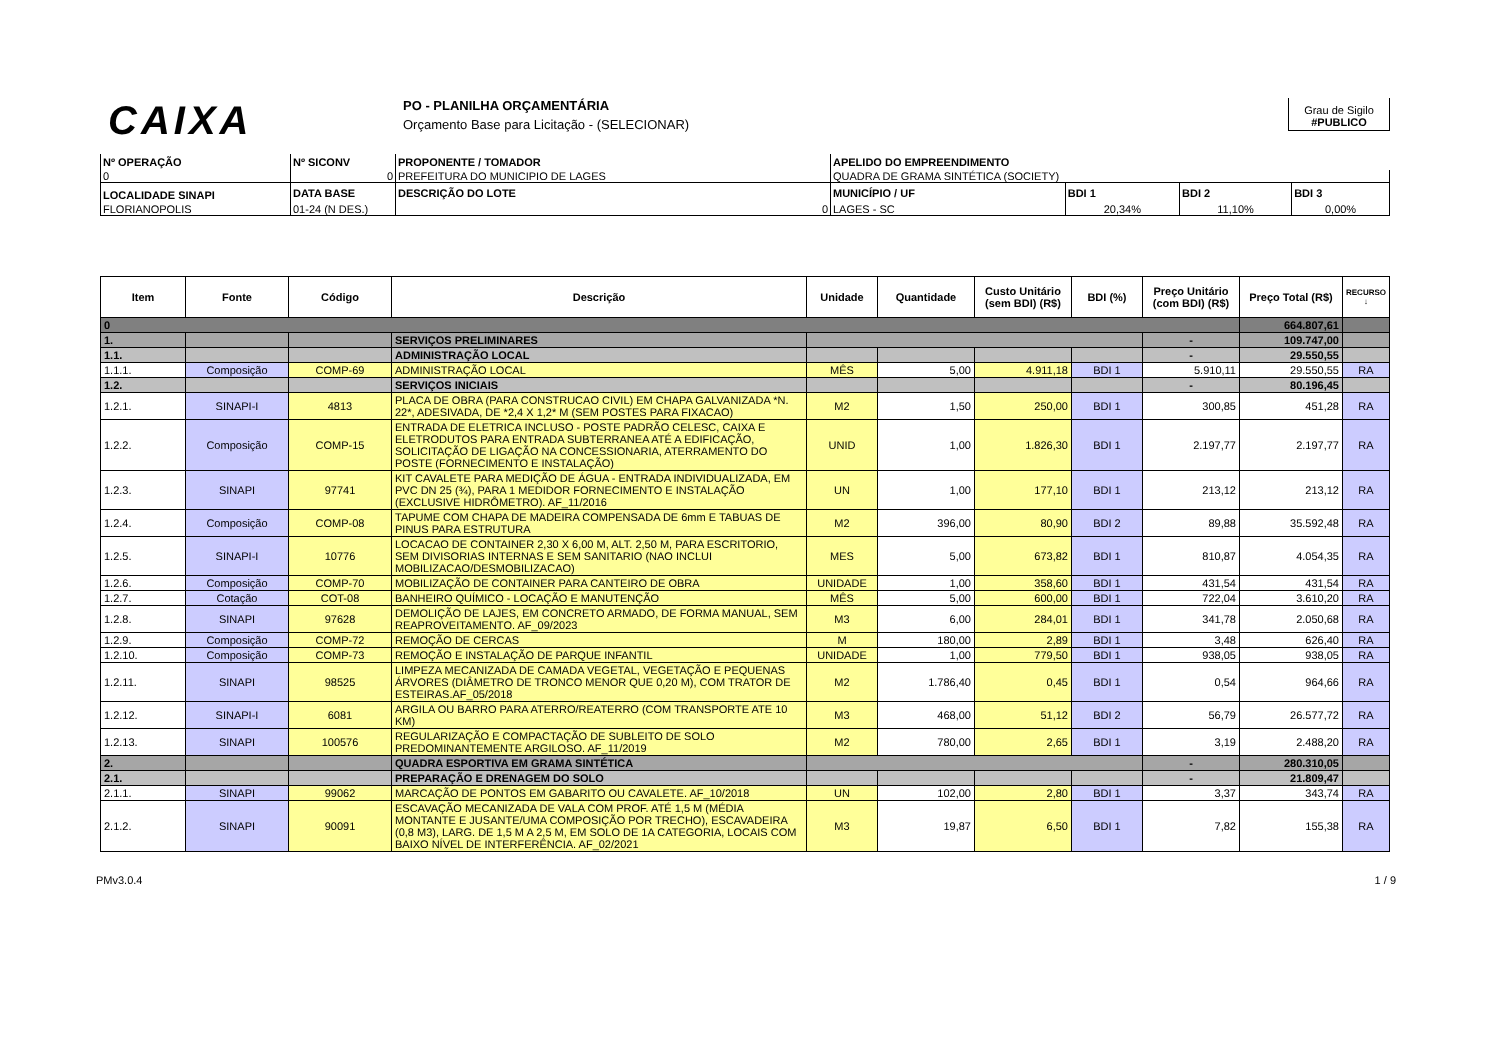CAIXA
PO - PLANILHA ORÇAMENTÁRIA
Orçamento Base para Licitação - (SELECIONAR)
Grau de Sigilo
#PUBLICO
| Nº OPERAÇÃO | Nº SICONV | PROPONENTE / TOMADOR | APELIDO DO EMPREENDIMENTO | | | |
| --- | --- | --- | --- | --- | --- | --- |
| 0 | 0 | PREFEITURA DO MUNICIPIO DE LAGES | QUADRA DE GRAMA SINTÉTICA (SOCIETY) | | | |
| LOCALIDADE SINAPI | DATA BASE | DESCRIÇÃO DO LOTE | MUNICÍPIO / UF | BDI 1 | BDI 2 | BDI 3 |
| FLORIANOPOLIS | 01-24 (N DES.) | 0 | LAGES - SC | 20,34% | 11,10% | 0,00% |
| Item | Fonte | Código | Descrição | Unidade | Quantidade | Custo Unitário (sem BDI) (R$) | BDI (%) | Preço Unitário (com BDI) (R$) | Preço Total (R$) | RECURSO ↓ |
| --- | --- | --- | --- | --- | --- | --- | --- | --- | --- | --- |
| 0 | | | | | | | | | 664.807,61 | |
| 1. | | | SERVIÇOS PRELIMINARES | | | | | - | 109.747,00 | |
| 1.1. | | | ADMINISTRAÇÃO LOCAL | | | | | - | 29.550,55 | |
| 1.1.1. | Composição | COMP-69 | ADMINISTRAÇÃO LOCAL | MÊS | 5,00 | 4.911,18 | BDI 1 | 5.910,11 | 29.550,55 | RA |
| 1.2. | | | SERVIÇOS INICIAIS | | | | | - | 80.196,45 | |
| 1.2.1. | SINAPI-I | 4813 | PLACA DE OBRA (PARA CONSTRUCAO CIVIL) EM CHAPA GALVANIZADA *N. 22*, ADESIVADA, DE *2,4 X 1,2* M (SEM POSTES PARA FIXACAO) | M2 | 1,50 | 250,00 | BDI 1 | 300,85 | 451,28 | RA |
| 1.2.2. | Composição | COMP-15 | ENTRADA DE ELETRICA INCLUSO - POSTE PADRÃO CELESC, CAIXA E ELETRODUTOS PARA ENTRADA SUBTERRANEA ATÉ A EDIFICAÇÃO, SOLICITAÇÃO DE LIGAÇÃO NA CONCESSIONARIA, ATERRAMENTO DO POSTE (FORNECIMENTO E INSTALAÇÃO) | UNID | 1,00 | 1.826,30 | BDI 1 | 2.197,77 | 2.197,77 | RA |
| 1.2.3. | SINAPI | 97741 | KIT CAVALETE PARA MEDIÇÃO DE ÁGUA - ENTRADA INDIVIDUALIZADA, EM PVC DN 25 (¾), PARA 1 MEDIDOR FORNECIMENTO E INSTALAÇÃO (EXCLUSIVE HIDRÔMETRO). AF_11/2016 | UN | 1,00 | 177,10 | BDI 1 | 213,12 | 213,12 | RA |
| 1.2.4. | Composição | COMP-08 | TAPUME COM CHAPA DE MADEIRA COMPENSADA DE 6mm E TABUAS DE PINUS PARA ESTRUTURA | M2 | 396,00 | 80,90 | BDI 2 | 89,88 | 35.592,48 | RA |
| 1.2.5. | SINAPI-I | 10776 | LOCACAO DE CONTAINER 2,30 X 6,00 M, ALT. 2,50 M, PARA ESCRITORIO, SEM DIVISORIAS INTERNAS E SEM SANITARIO (NAO INCLUI MOBILIZACAO/DESMOBILIZACAO) | MES | 5,00 | 673,82 | BDI 1 | 810,87 | 4.054,35 | RA |
| 1.2.6. | Composição | COMP-70 | MOBILIZAÇÃO DE CONTAINER PARA CANTEIRO DE OBRA | UNIDADE | 1,00 | 358,60 | BDI 1 | 431,54 | 431,54 | RA |
| 1.2.7. | Cotação | COT-08 | BANHEIRO QUÍMICO - LOCAÇÃO E MANUTENÇÃO | MÊS | 5,00 | 600,00 | BDI 1 | 722,04 | 3.610,20 | RA |
| 1.2.8. | SINAPI | 97628 | DEMOLIÇÃO DE LAJES, EM CONCRETO ARMADO, DE FORMA MANUAL, SEM REAPROVEITAMENTO. AF_09/2023 | M3 | 6,00 | 284,01 | BDI 1 | 341,78 | 2.050,68 | RA |
| 1.2.9. | Composição | COMP-72 | REMOÇÃO DE CERCAS | M | 180,00 | 2,89 | BDI 1 | 3,48 | 626,40 | RA |
| 1.2.10. | Composição | COMP-73 | REMOÇÃO E INSTALAÇÃO DE PARQUE INFANTIL | UNIDADE | 1,00 | 779,50 | BDI 1 | 938,05 | 938,05 | RA |
| 1.2.11. | SINAPI | 98525 | LIMPEZA MECANIZADA DE CAMADA VEGETAL, VEGETAÇÃO E PEQUENAS ÁRVORES (DIÂMETRO DE TRONCO MENOR QUE 0,20 M), COM TRATOR DE ESTEIRAS.AF_05/2018 | M2 | 1.786,40 | 0,45 | BDI 1 | 0,54 | 964,66 | RA |
| 1.2.12. | SINAPI-I | 6081 | ARGILA OU BARRO PARA ATERRO/REATERRO (COM TRANSPORTE ATE 10 KM) | M3 | 468,00 | 51,12 | BDI 2 | 56,79 | 26.577,72 | RA |
| 1.2.13. | SINAPI | 100576 | REGULARIZAÇÃO E COMPACTAÇÃO DE SUBLEITO DE SOLO PREDOMINANTEMENTE ARGILOSO. AF_11/2019 | M2 | 780,00 | 2,65 | BDI 1 | 3,19 | 2.488,20 | RA |
| 2. | | | QUADRA ESPORTIVA EM GRAMA SINTÉTICA | | | | | - | 280.310,05 | |
| 2.1. | | | PREPARAÇÃO E DRENAGEM DO SOLO | | | | | - | 21.809,47 | |
| 2.1.1. | SINAPI | 99062 | MARCAÇÃO DE PONTOS EM GABARITO OU CAVALETE. AF_10/2018 | UN | 102,00 | 2,80 | BDI 1 | 3,37 | 343,74 | RA |
| 2.1.2. | SINAPI | 90091 | ESCAVAÇÃO MECANIZADA DE VALA COM PROF. ATÉ 1,5 M (MÉDIA MONTANTE E JUSANTE/UMA COMPOSIÇÃO POR TRECHO), ESCAVADEIRA (0,8 M3), LARG. DE 1,5 M A 2,5 M, EM SOLO DE 1A CATEGORIA, LOCAIS COM BAIXO NÍVEL DE INTERFERÊNCIA. AF_02/2021 | M3 | 19,87 | 6,50 | BDI 1 | 7,82 | 155,38 | RA |
PMv3.0.4 1 / 9